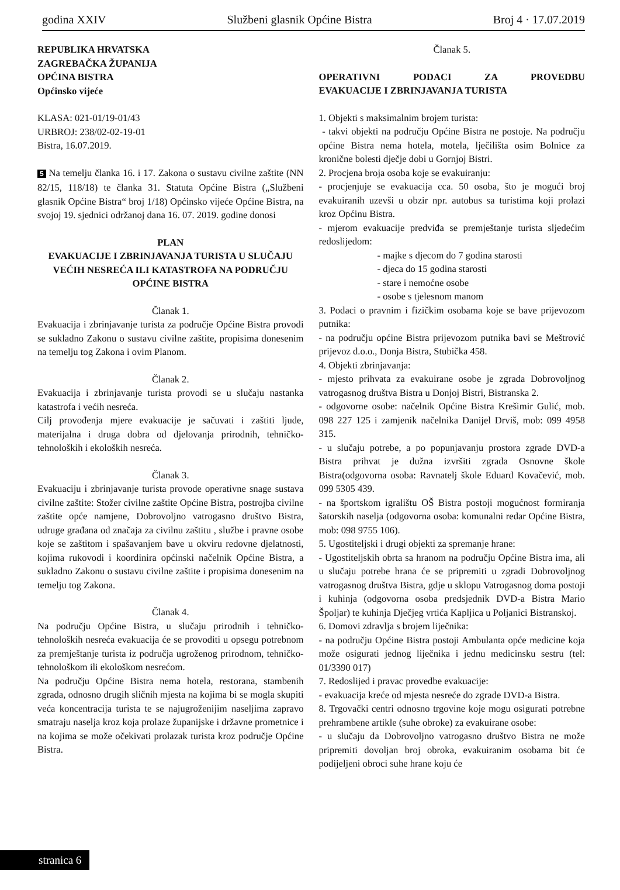godina XXIV Službeni glasnik Općine Bistra Broj 4 · 17.07.2019
REPUBLIKA HRVATSKA
ZAGREBAČKA ŽUPANIJA
OPĆINA BISTRA
Općinsko vijeće
KLASA: 021-01/19-01/43
URBROJ: 238/02-02-19-01
Bistra, 16.07.2019.
5 Na temelju članka 16. i 17. Zakona o sustavu civilne zaštite (NN 82/15, 118/18) te članka 31. Statuta Općine Bistra („Službeni glasnik Općine Bistra“ broj 1/18) Općinsko vijeće Općine Bistra, na svojoj 19. sjednici održanoj dana 16. 07. 2019. godine donosi
PLAN
EVAKUACIJE I ZBRINJAVANJA TURISTA U SLUČAJU VEĆIH NESREĆA ILI KATASTROFA NA PODRUČJU OPĆINE BISTRA
Članak 1.
Evakuacija i zbrinjavanje turista za područje Općine Bistra provodi se sukladno Zakonu o sustavu civilne zaštite, propisima donesenim na temelju tog Zakona i ovim Planom.
Članak 2.
Evakuacija i zbrinjavanje turista provodi se u slučaju nastanka katastrofa i većih nesreća.
Cilj provođenja mjere evakuacije je sačuvati i zaštiti ljude, materijalna i druga dobra od djelovanja prirodnih, tehničko-tehnoloških i ekoloških nesreća.
Članak 3.
Evakuaciju i zbrinjavanje turista provode operativne snage sustava civilne zaštite: Stožer civilne zaštite Općine Bistra, postrojba civilne zaštite opće namjene, Dobrovoljno vatrogasno društvo Bistra, udruge građana od značaja za civilnu zaštitu , službe i pravne osobe koje se zaštitom i spašavanjem bave u okviru redovne djelatnosti, kojima rukovodi i koordinira općinski načelnik Općine Bistra, a sukladno Zakonu o sustavu civilne zaštite i propisima donesenim na temelju tog Zakona.
Članak 4.
Na području Općine Bistra, u slučaju prirodnih i tehničko-tehnoloških nesreća evakuacija će se provoditi u opsegu potrebnom za premještanje turista iz područja ugroženog prirodnom, tehničko-tehnološkom ili ekološkom nesrećom.
Na području Općine Bistra nema hotela, restorana, stambenih zgrada, odnosno drugih sličnih mjesta na kojima bi se mogla skupiti veća koncentracija turista te se najugroženijim naseljima zapravo smatraju naselja kroz koja prolaze županijske i državne prometnice i na kojima se može očekivati prolazak turista kroz područje Općine Bistra.
Članak 5.
OPERATIVNI PODACI ZA PROVEDBU
EVAKUACIJE I ZBRINJAVANJA TURISTA
1. Objekti s maksimalnim brojem turista:
- takvi objekti na području Općine Bistra ne postoje. Na području općine Bistra nema hotela, motela, lječilišta osim Bolnice za kronične bolesti dječje dobi u Gornjoj Bistri.
2. Procjena broja osoba koje se evakuiranju:
- procjenjuje se evakuacija cca. 50 osoba, što je mogući broj evakuiranih uzevši u obzir npr. autobus sa turistima koji prolazi kroz Općinu Bistra.
- mjerom evakuacije predviđa se premještanje turista sljedećim redoslijedom:
- majke s djecom do 7 godina starosti
- djeca do 15 godina starosti
- stare i nemoćne osobe
- osobe s tjelesnom manom
3. Podaci o pravnim i fizičkim osobama koje se bave prijevozom putnika:
- na području općine Bistra prijevozom putnika bavi se Meštrović prijevoz d.o.o., Donja Bistra, Stubička 458.
4. Objekti zbrinjavanja:
- mjesto prihvata za evakuirane osobe je zgrada Dobrovoljnog vatrogasnog društva Bistra u Donjoj Bistri, Bistranska 2.
- odgovorne osobe: načelnik Općine Bistra Krešimir Gulić, mob. 098 227 125 i zamjenik načelnika Danijel Drviš, mob: 099 4958 315.
- u slučaju potrebe, a po popunjavanju prostora zgrade DVD-a Bistra prihvat je dužna izvršiti zgrada Osnovne škole Bistra(odgovorna osoba: Ravnatelj škole Eduard Kovačević, mob. 099 5305 439.
- na športskom igralištu OŠ Bistra postoji mogućnost formiranja šatorskih naselja (odgovorna osoba: komunalni redar Općine Bistra, mob: 098 9755 106).
5. Ugostiteljski i drugi objekti za spremanje hrane:
- Ugostiteljskih obrta sa hranom na području Općine Bistra ima, ali u slučaju potrebe hrana će se pripremiti u zgradi Dobrovoljnog vatrogasnog društva Bistra, gdje u sklopu Vatrogasnog doma postoji i kuhinja (odgovorna osoba predsjednik DVD-a Bistra Mario Špoljar) te kuhinja Dječjeg vrtića Kapljica u Poljanici Bistranskoj.
6. Domovi zdravlja s brojem liječnika:
- na području Općine Bistra postoji Ambulanta opće medicine koja može osigurati jednog liječnika i jednu medicinsku sestru (tel: 01/3390 017)
7. Redoslijed i pravac provedbe evakuacije:
- evakuacija kreće od mjesta nesreće do zgrade DVD-a Bistra.
8. Trgovački centri odnosno trgovine koje mogu osigurati potrebne prehrambene artikle (suhe obroke) za evakuirane osobe:
- u slučaju da Dobrovoljno vatrogasno društvo Bistra ne može pripremiti dovoljan broj obroka, evakuiranim osobama bit će podijeljeni obroci suhe hrane koju će
stranica 6